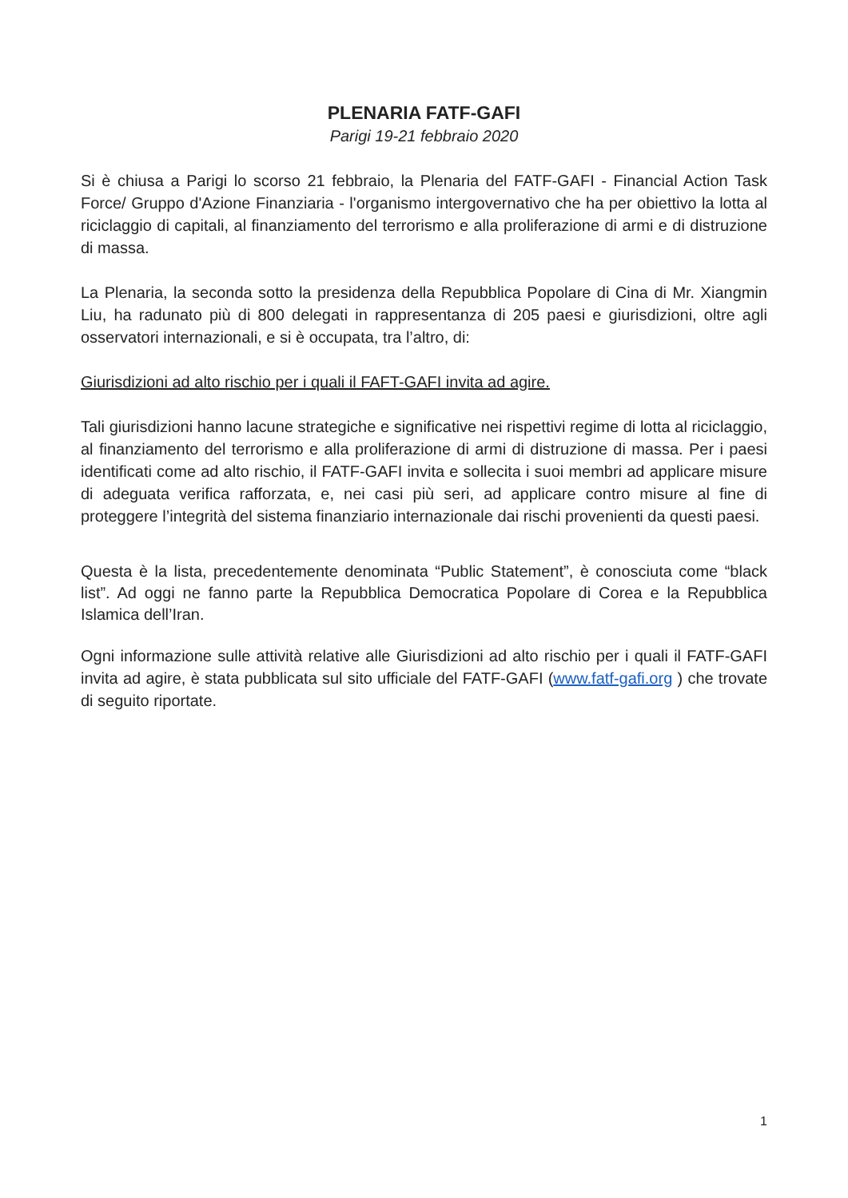PLENARIA FATF-GAFI
Parigi 19-21 febbraio 2020
Si è chiusa a Parigi lo scorso 21 febbraio, la Plenaria del FATF-GAFI - Financial Action Task Force/ Gruppo d'Azione Finanziaria - l'organismo intergovernativo che ha per obiettivo la lotta al riciclaggio di capitali, al finanziamento del terrorismo e alla proliferazione di armi e di distruzione di massa.
La Plenaria, la seconda sotto la presidenza della Repubblica Popolare di Cina di Mr. Xiangmin Liu, ha radunato più di 800 delegati in rappresentanza di 205 paesi e giurisdizioni, oltre agli osservatori internazionali, e si è occupata, tra l’altro, di:
Giurisdizioni ad alto rischio per i quali il FAFT-GAFI invita ad agire.
Tali giurisdizioni hanno lacune strategiche e significative nei rispettivi regime di lotta al riciclaggio, al finanziamento del terrorismo e alla proliferazione di armi di distruzione di massa. Per i paesi identificati come ad alto rischio, il FATF-GAFI invita e sollecita i suoi membri ad applicare misure di adeguata verifica rafforzata, e, nei casi più seri, ad applicare contro misure al fine di proteggere l’integrità del sistema finanziario internazionale dai rischi provenienti da questi paesi.
Questa è la lista, precedentemente denominata “Public Statement”, è conosciuta come “black list”. Ad oggi ne fanno parte la Repubblica Democratica Popolare di Corea e la Repubblica Islamica dell’Iran.
Ogni informazione sulle attività relative alle Giurisdizioni ad alto rischio per i quali il FATF-GAFI invita ad agire, è stata pubblicata sul sito ufficiale del FATF-GAFI (www.fatf-gafi.org ) che trovate di seguito riportate.
1